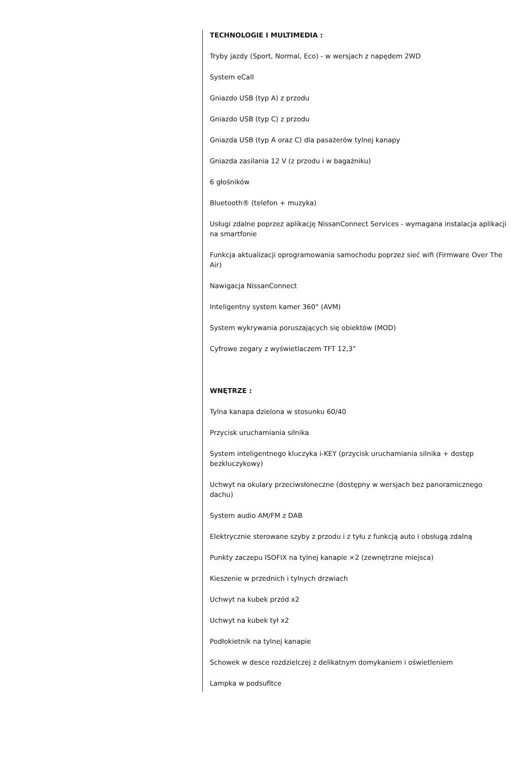TECHNOLOGIE I MULTIMEDIA :
Tryby jazdy (Sport, Normal, Eco) - w wersjach z napędem 2WD
System eCall
Gniazdo USB (typ A) z przodu
Gniazdo USB (typ C) z przodu
Gniazda USB (typ A oraz C) dla pasażerów tylnej kanapy
Gniazda zasilania 12 V (z przodu i w bagażniku)
6 głośników
Bluetooth® (telefon + muzyka)
Usługi zdalne poprzez aplikację NissanConnect Services - wymagana instalacja aplikacji na smartfonie
Funkcja aktualizacji oprogramowania samochodu poprzez sieć wifi (Firmware Over The Air)
Nawigacja NissanConnect
Inteligentny system kamer 360° (AVM)
System wykrywania poruszających się obiektów (MOD)
Cyfrowe zegary z wyświetlaczem TFT 12,3”
WNĘTRZE :
Tylna kanapa dzielona w stosunku 60/40
Przycisk uruchamiania silnika
System inteligentnego kluczyka i-KEY (przycisk uruchamiania silnika + dostęp bezkluczykowy)
Uchwyt na okulary przeciwsłoneczne (dostępny w wersjach bez panoramicznego dachu)
System audio AM/FM z DAB
Elektrycznie sterowane szyby z przodu i z tyłu z funkcją auto i obsługą zdalną
Punkty zaczepu ISOFIX na tylnej kanapie ×2 (zewnętrzne miejsca)
Kieszenie w przednich i tylnych drzwiach
Uchwyt na kubek przód x2
Uchwyt na kubek tył x2
Podłokietnik na tylnej kanapie
Schowek w desce rozdzielczej z delikatnym domykaniem i oświetleniem
Lampka w podsufitce